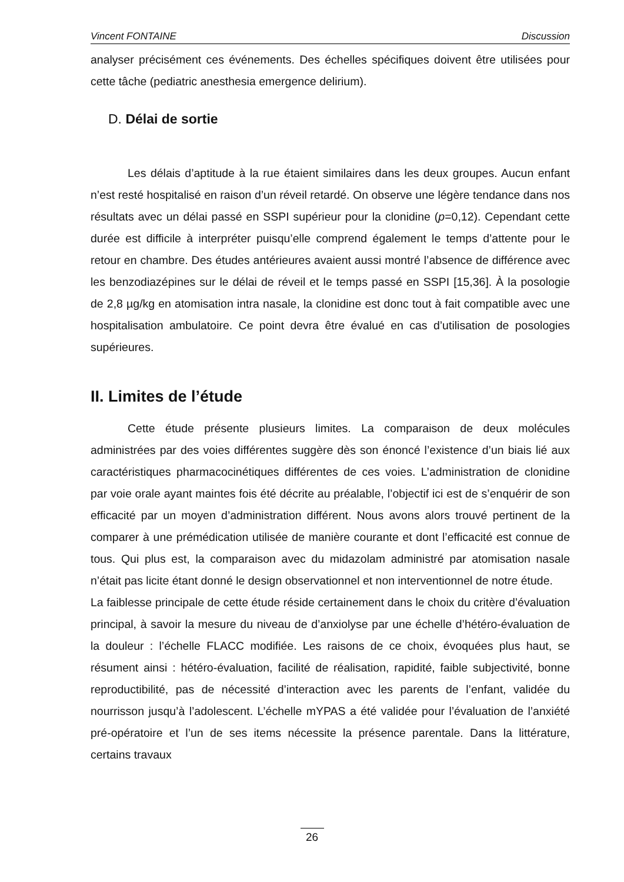Vincent FONTAINE Discussion
analyser précisément ces événements. Des échelles spécifiques doivent être utilisées pour cette tâche (pediatric anesthesia emergence delirium).
D. Délai de sortie
Les délais d’aptitude à la rue étaient similaires dans les deux groupes. Aucun enfant n’est resté hospitalisé en raison d’un réveil retardé. On observe une légère tendance dans nos résultats avec un délai passé en SSPI supérieur pour la clonidine (p=0,12). Cependant cette durée est difficile à interpréter puisqu’elle comprend également le temps d’attente pour le retour en chambre. Des études antérieures avaient aussi montré l’absence de différence avec les benzodiazépines sur le délai de réveil et le temps passé en SSPI [15,36]. À la posologie de 2,8 µg/kg en atomisation intra nasale, la clonidine est donc tout à fait compatible avec une hospitalisation ambulatoire. Ce point devra être évalué en cas d’utilisation de posologies supérieures.
II. Limites de l’étude
Cette étude présente plusieurs limites. La comparaison de deux molécules administrées par des voies différentes suggère dès son énoncé l’existence d’un biais lié aux caractéristiques pharmacocinétiques différentes de ces voies. L’administration de clonidine par voie orale ayant maintes fois été décrite au préalable, l’objectif ici est de s’enquérir de son efficacité par un moyen d’administration différent. Nous avons alors trouvé pertinent de la comparer à une prémédication utilisée de manière courante et dont l’efficacité est connue de tous. Qui plus est, la comparaison avec du midazolam administré par atomisation nasale n’était pas licite étant donné le design observationnel et non interventionnel de notre étude.
La faiblesse principale de cette étude réside certainement dans le choix du critère d’évaluation principal, à savoir la mesure du niveau de d’anxiolyse par une échelle d’hétéro-évaluation de la douleur : l’échelle FLACC modifiée. Les raisons de ce choix, évoquées plus haut, se résument ainsi : hétéro-évaluation, facilité de réalisation, rapidité, faible subjectivité, bonne reproductibilité, pas de nécessité d’interaction avec les parents de l’enfant, validée du nourrisson jusqu’à l’adolescent. L’échelle mYPAS a été validée pour l’évaluation de l’anxiété pré-opératoire et l’un de ses items nécessite la présence parentale. Dans la littérature, certains travaux
26